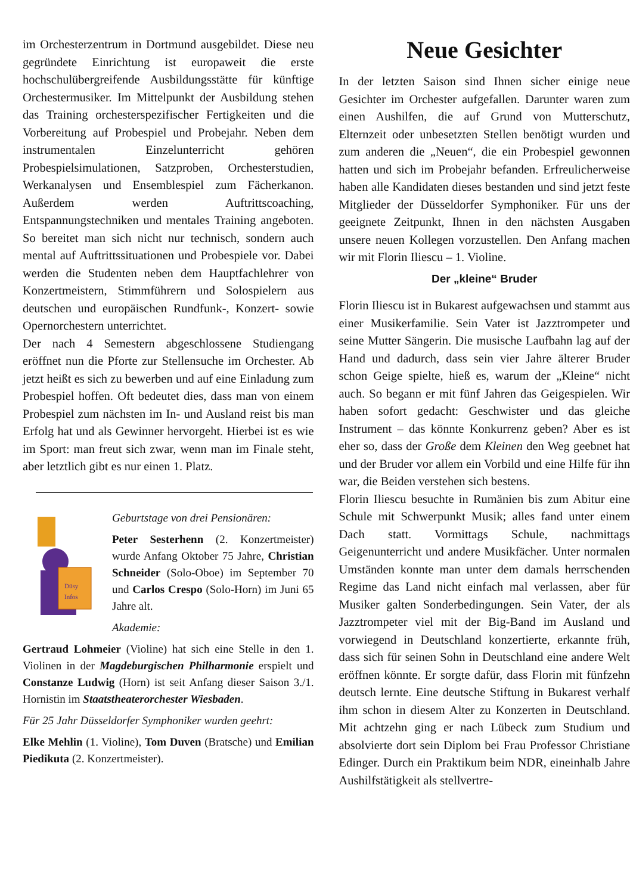im Orchesterzentrum in Dortmund ausgebildet. Diese neu gegründete Einrichtung ist europaweit die erste hochschulübergreifende Ausbildungsstätte für künftige Orchestermusiker. Im Mittelpunkt der Ausbildung stehen das Training orchesterspezifischer Fertigkeiten und die Vorbereitung auf Probespiel und Probejahr. Neben dem instrumentalen Einzelunterricht gehören Probespielsimulationen, Satzproben, Orchesterstudien, Werkanalysen und Ensemblespiel zum Fächerkanon. Außerdem werden Auftrittscoaching, Entspannungstechniken und mentales Training angeboten. So bereitet man sich nicht nur technisch, sondern auch mental auf Auftrittssituationen und Probespiele vor. Dabei werden die Studenten neben dem Hauptfachlehrer von Konzertmeistern, Stimmführern und Solospielern aus deutschen und europäischen Rundfunk-, Konzert- sowie Opernorchestern unterrichtet.
Der nach 4 Semestern abgeschlossene Studiengang eröffnet nun die Pforte zur Stellensuche im Orchester. Ab jetzt heißt es sich zu bewerben und auf eine Einladung zum Probespiel hoffen. Oft bedeutet dies, dass man von einem Probespiel zum nächsten im In- und Ausland reist bis man Erfolg hat und als Gewinner hervorgeht. Hierbei ist es wie im Sport: man freut sich zwar, wenn man im Finale steht, aber letztlich gibt es nur einen 1. Platz.
Düsy
Infos
Geburtstage von drei Pensionären:
Peter Sesterhenn (2. Konzertmeister) wurde Anfang Oktober 75 Jahre, Christian Schneider (Solo-Oboe) im September 70 und Carlos Crespo (Solo-Horn) im Juni 65 Jahre alt.
Akademie:
Gertraud Lohmeier (Violine) hat sich eine Stelle in den 1. Violinen in der Magdeburgischen Philharmonie erspielt und Constanze Ludwig (Horn) ist seit Anfang dieser Saison 3./1. Hornistin im Staatstheaterorchester Wiesbaden.
Für 25 Jahr Düsseldorfer Symphoniker wurden geehrt:
Elke Mehlin (1. Violine), Tom Duven (Bratsche) und Emilian Piedikuta (2. Konzertmeister).
Neue Gesichter
In der letzten Saison sind Ihnen sicher einige neue Gesichter im Orchester aufgefallen. Darunter waren zum einen Aushilfen, die auf Grund von Mutterschutz, Elternzeit oder unbesetzten Stellen benötigt wurden und zum anderen die „Neuen“, die ein Probespiel gewonnen hatten und sich im Probejahr befanden. Erfreulicherweise haben alle Kandidaten dieses bestanden und sind jetzt feste Mitglieder der Düsseldorfer Symphoniker. Für uns der geeignete Zeitpunkt, Ihnen in den nächsten Ausgaben unsere neuen Kollegen vorzustellen. Den Anfang machen wir mit Florin Iliescu – 1. Violine.
Der „kleine“ Bruder
Florin Iliescu ist in Bukarest aufgewachsen und stammt aus einer Musikerfamilie. Sein Vater ist Jazztrompeter und seine Mutter Sängerin. Die musische Laufbahn lag auf der Hand und dadurch, dass sein vier Jahre älterer Bruder schon Geige spielte, hieß es, warum der „Kleine“ nicht auch. So begann er mit fünf Jahren das Geigespielen. Wir haben sofort gedacht: Geschwister und das gleiche Instrument – das könnte Konkurrenz geben? Aber es ist eher so, dass der Große dem Kleinen den Weg geebnet hat und der Bruder vor allem ein Vorbild und eine Hilfe für ihn war, die Beiden verstehen sich bestens.
Florin Iliescu besuchte in Rumänien bis zum Abitur eine Schule mit Schwerpunkt Musik; alles fand unter einem Dach statt. Vormittags Schule, nachmittags Geigenunterricht und andere Musikfächer. Unter normalen Umständen konnte man unter dem damals herrschenden Regime das Land nicht einfach mal verlassen, aber für Musiker galten Sonderbedingungen. Sein Vater, der als Jazztrompeter viel mit der Big-Band im Ausland und vorwiegend in Deutschland konzertierte, erkannte früh, dass sich für seinen Sohn in Deutschland eine andere Welt eröffnen könnte. Er sorgte dafür, dass Florin mit fünfzehn deutsch lernte. Eine deutsche Stiftung in Bukarest verhalf ihm schon in diesem Alter zu Konzerten in Deutschland. Mit achtzehn ging er nach Lübeck zum Studium und absolvierte dort sein Diplom bei Frau Professor Christiane Edinger. Durch ein Praktikum beim NDR, eineinhalb Jahre Aushilfstätigkeit als stellvertre-